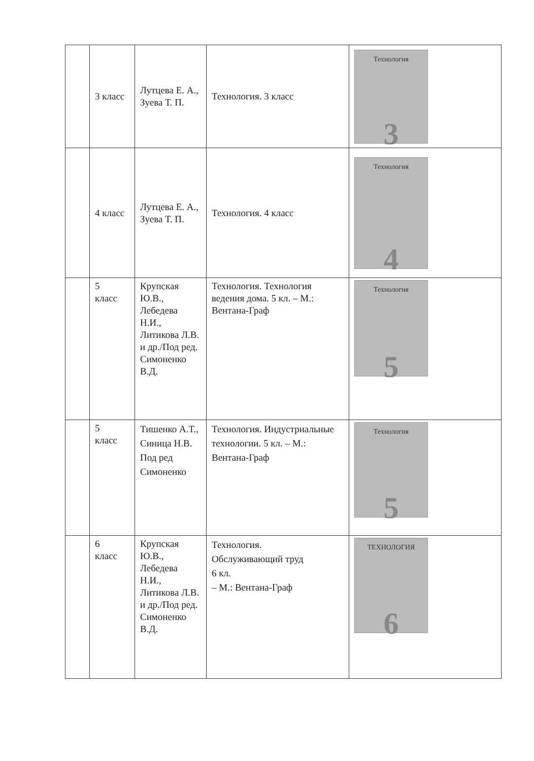| | 3 класс | Лутцева Е. А., Зуева Т. П. | Технология. 3 класс | Технология 3 |
| | 4 класс | Лутцева Е. А., Зуева Т. П. | Технология. 4 класс | Технология 4 |
| | 5 класс | Крупская Ю.В., Лебедева Н.И., Литикова Л.В. и др./Под ред. Симоненко В.Д. | Технология. Технология ведения дома. 5 кл. – М.: Вентана-Граф | Технология 5 |
| | 5 класс | Тишенко А.Т., Синица Н.В. Под ред Симоненко | Технология. Индустриальные технологии. 5 кл. – М.: Вентана-Граф | Технология 5 |
| | 6 класс | Крупская Ю.В., Лебедева Н.И., Литикова Л.В. и др./Под ред. Симоненко В.Д. | Технология. Обслуживающий труд 6 кл. – М.: Вентана-Граф | ТЕХНОЛОГИЯ 6 |